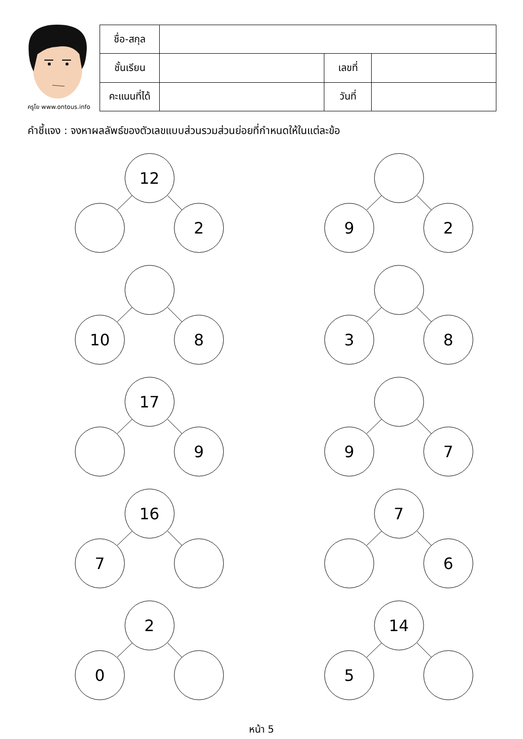ครูโย www.ontous.info
| ชื่อ-สกุล | | | |
| ชั้นเรียน | | เลขที่ | |
| คะแนนที่ได้ | | วันที่ | |
คำชี้แจง : จงหาผลลัพธ์ของตัวเลขแบบส่วนรวมส่วนย่อยที่กำหนดให้ในแต่ละข้อ
12
2
9 2
10 8 3 8
17
9
9 7
16
7
7
6
2
0
14
5
หน้า 5